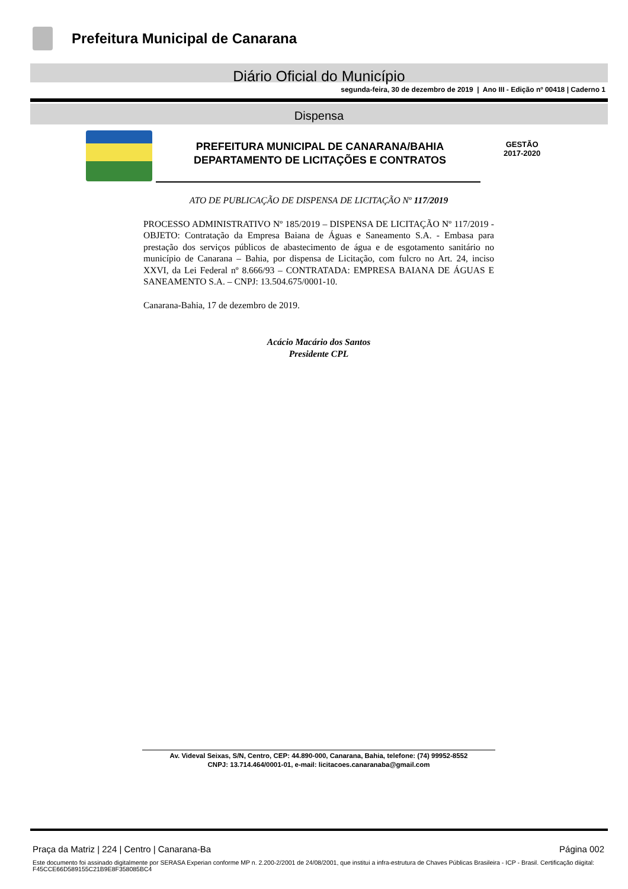Prefeitura Municipal de Canarana
Diário Oficial do Município
segunda-feira, 30 de dezembro de 2019 | Ano III - Edição nº 00418 | Caderno 1
Dispensa
PREFEITURA MUNICIPAL DE CANARANA/BAHIA
DEPARTAMENTO DE LICITAÇÕES E CONTRATOS
GESTÃO
2017-2020
ATO DE PUBLICAÇÃO DE DISPENSA DE LICITAÇÃO Nº 117/2019
PROCESSO ADMINISTRATIVO Nº 185/2019 – DISPENSA DE LICITAÇÃO Nº 117/2019 - OBJETO: Contratação da Empresa Baiana de Águas e Saneamento S.A. - Embasa para prestação dos serviços públicos de abastecimento de água e de esgotamento sanitário no município de Canarana – Bahia, por dispensa de Licitação, com fulcro no Art. 24, inciso XXVI, da Lei Federal nº 8.666/93 – CONTRATADA: EMPRESA BAIANA DE ÁGUAS E SANEAMENTO S.A. – CNPJ: 13.504.675/0001-10.
Canarana-Bahia, 17 de dezembro de 2019.
Acácio Macário dos Santos
Presidente CPL
Av. Videval Seixas, S/N, Centro, CEP: 44.890-000, Canarana, Bahia, telefone: (74) 99952-8552
CNPJ: 13.714.464/0001-01, e-mail: licitacoes.canaranaba@gmail.com
Praça da Matriz | 224 | Centro | Canarana-Ba Página 002
Este documento foi assinado digitalmente por SERASA Experian conforme MP n. 2.200-2/2001 de 24/08/2001, que institui a infra-estrutura de Chaves Públicas Brasileira - ICP - Brasil. Certificação diigital: F45CCE66D589155C21B9E8F358085BC4